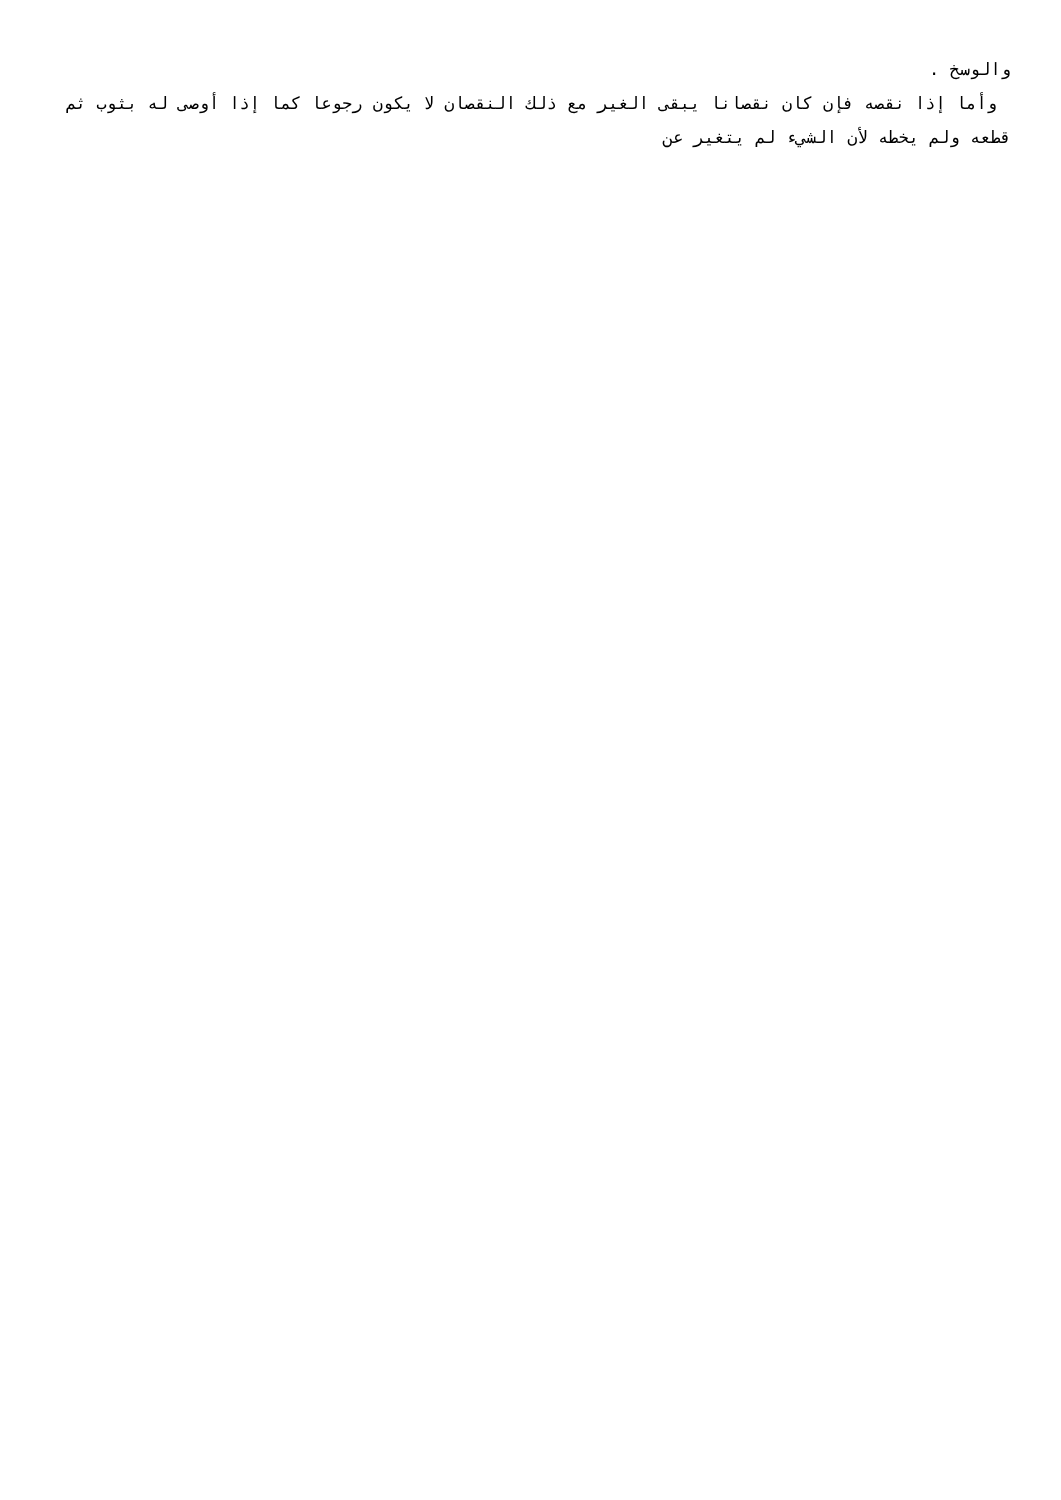والوسخ .
وأما إذا نقصه فإن كان نقصانا يبقى الغير مع ذلك النقصان لا يكون رجوعا كما إذا أوصى له بثوب ثم قطعه ولم يخطه لأن الشيء لم يتغير عن